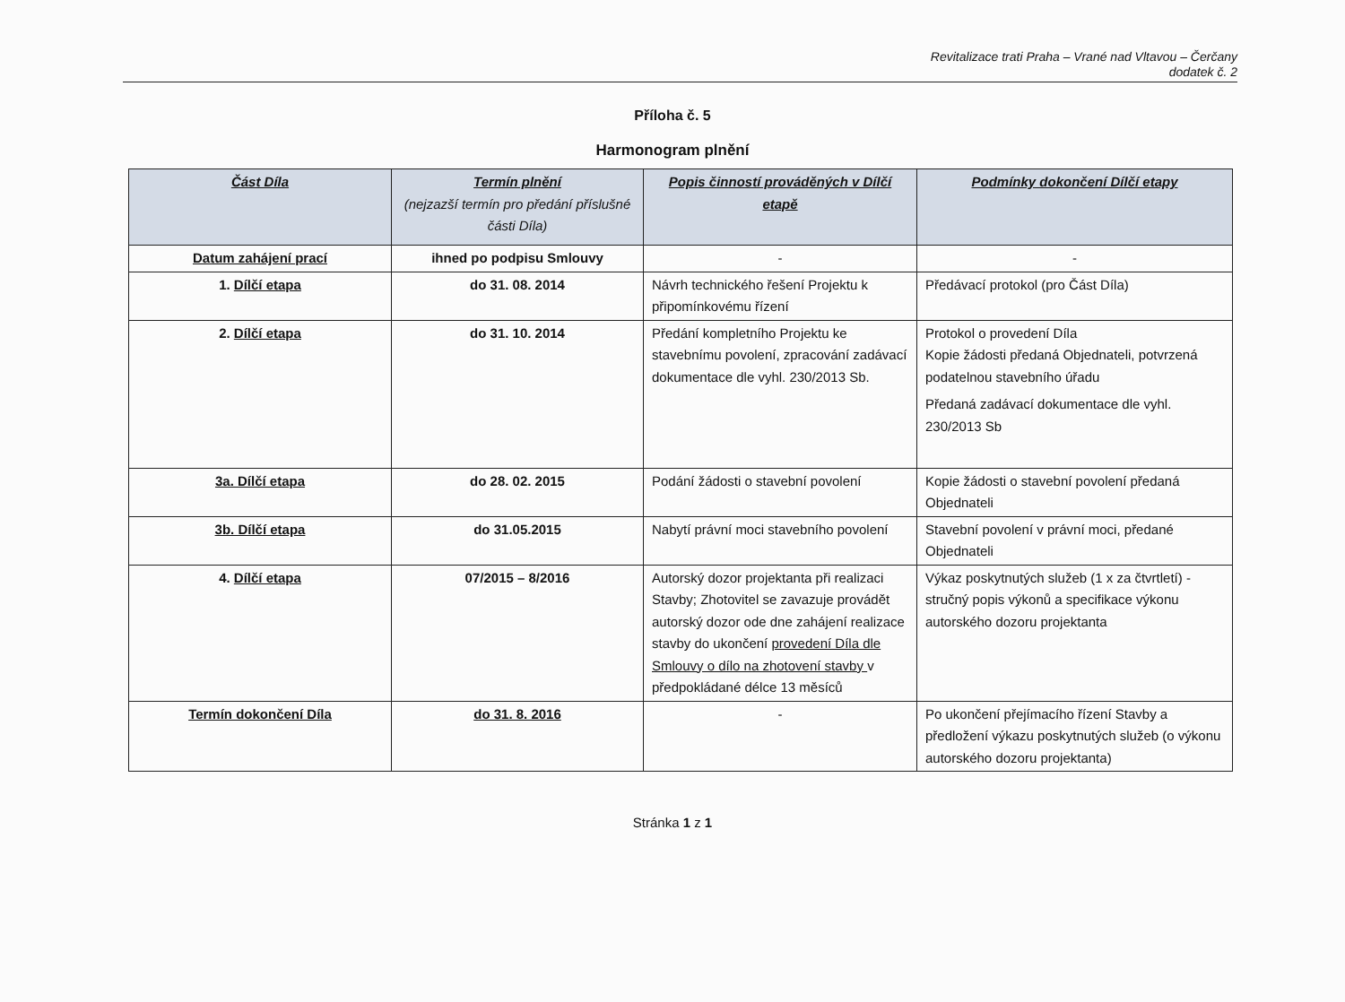Revitalizace trati Praha – Vrané nad Vltavou – Čerčany
dodatek č. 2
Příloha č. 5
Harmonogram plnění
| Část Díla | Termín plnění (nejzazší termín pro předání příslušné části Díla) | Popis činností prováděných v Dílčí etapě | Podmínky dokončení Dílčí etapy |
| --- | --- | --- | --- |
| Datum zahájení prací | ihned po podpisu Smlouvy | - | - |
| 1. Dílčí etapa | do 31. 08. 2014 | Návrh technického řešení Projektu k připomínkovému řízení | Předávací protokol (pro Část Díla) |
| 2. Dílčí etapa | do 31. 10. 2014 | Předání kompletního Projektu ke stavebnímu povolení, zpracování zadávací dokumentace dle vyhl. 230/2013 Sb. | Protokol o provedení Díla Kopie žádosti předaná Objednateli, potvrzená podatelnou stavebního úřadu Předaná zadávací dokumentace dle vyhl. 230/2013 Sb |
| 3a. Dílčí etapa | do 28. 02. 2015 | Podání žádosti o stavební povolení | Kopie žádosti o stavební povolení předaná Objednateli |
| 3b. Dílčí etapa | do 31.05.2015 | Nabytí právní moci stavebního povolení | Stavební povolení v právní moci, předané Objednateli |
| 4. Dílčí etapa | 07/2015 – 8/2016 | Autorský dozor projektanta při realizaci Stavby; Zhotovitel se zavazuje provádět autorský dozor ode dne zahájení realizace stavby do ukončení provedení Díla dle Smlouvy o dílo na zhotovení stavby v předpokládané délce 13 měsíců | Výkaz poskytnutých služeb (1 x za čtvrtletí) - stručný popis výkonů a specifikace výkonu autorského dozoru projektanta |
| Termín dokončení Díla | do 31. 8. 2016 | - | Po ukončení přejímacího řízení Stavby a předložení výkazu poskytnutých služeb (o výkonu autorského dozoru projektanta) |
Stránka 1 z 1